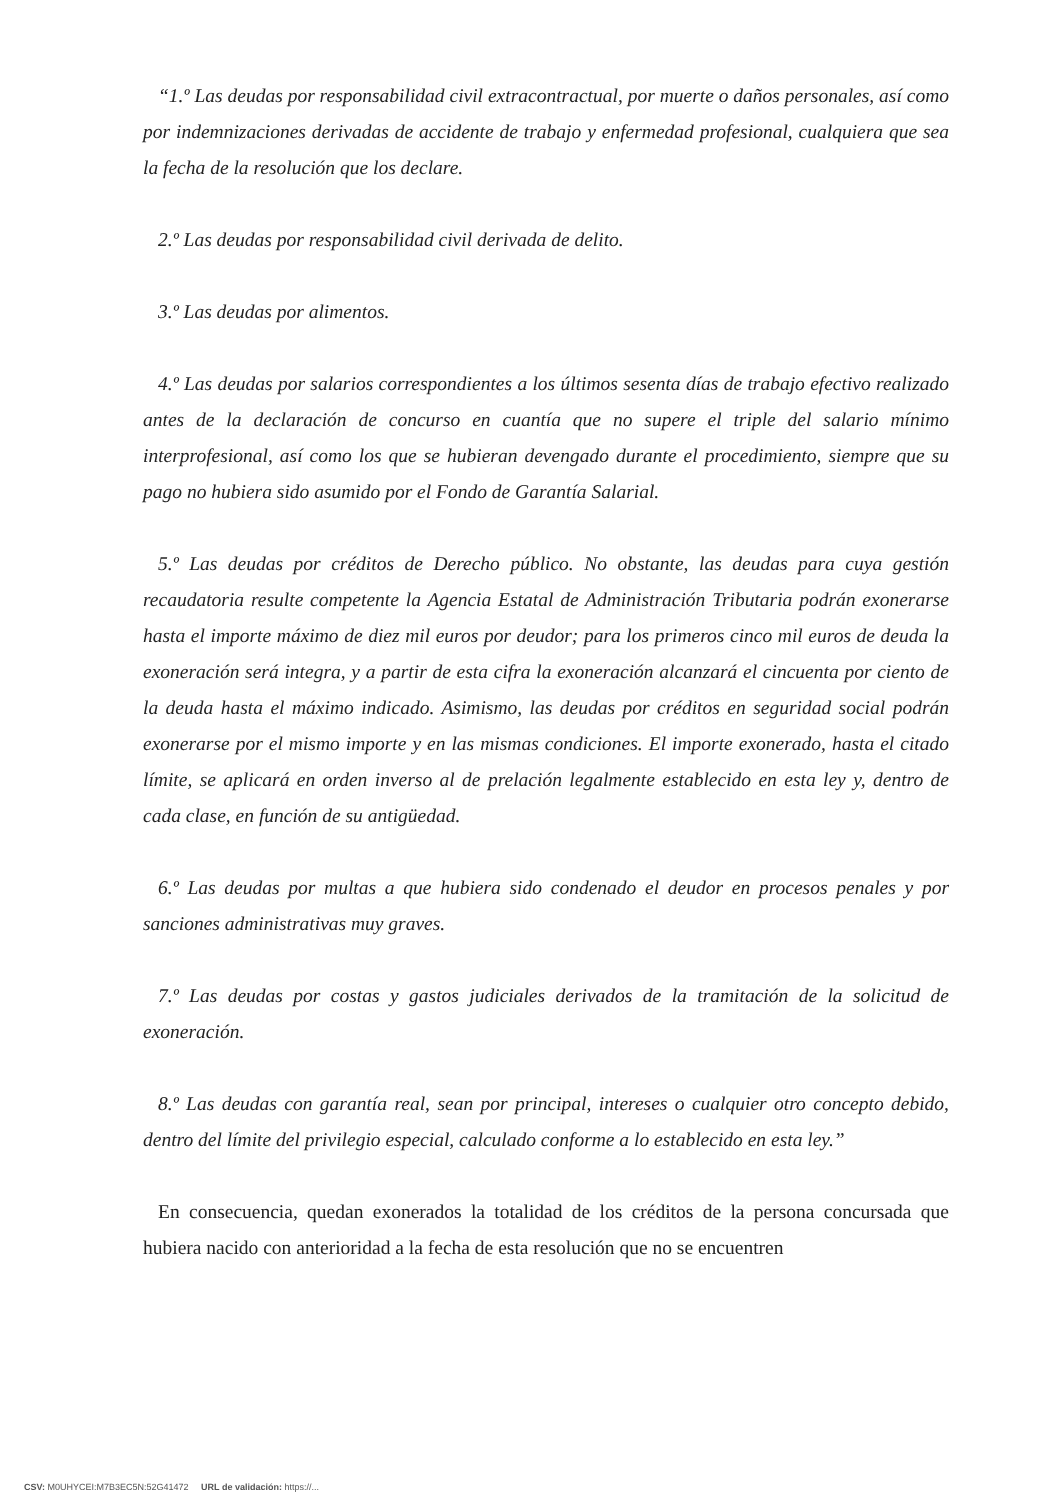“1.º Las deudas por responsabilidad civil extracontractual, por muerte o daños personales, así como por indemnizaciones derivadas de accidente de trabajo y enfermedad profesional, cualquiera que sea la fecha de la resolución que los declare.
2.º Las deudas por responsabilidad civil derivada de delito.
3.º Las deudas por alimentos.
4.º Las deudas por salarios correspondientes a los últimos sesenta días de trabajo efectivo realizado antes de la declaración de concurso en cuantía que no supere el triple del salario mínimo interprofesional, así como los que se hubieran devengado durante el procedimiento, siempre que su pago no hubiera sido asumido por el Fondo de Garantía Salarial.
5.º Las deudas por créditos de Derecho público. No obstante, las deudas para cuya gestión recaudatoria resulte competente la Agencia Estatal de Administración Tributaria podrán exonerarse hasta el importe máximo de diez mil euros por deudor; para los primeros cinco mil euros de deuda la exoneración será integra, y a partir de esta cifra la exoneración alcanzará el cincuenta por ciento de la deuda hasta el máximo indicado. Asimismo, las deudas por créditos en seguridad social podrán exonerarse por el mismo importe y en las mismas condiciones. El importe exonerado, hasta el citado límite, se aplicará en orden inverso al de prelación legalmente establecido en esta ley y, dentro de cada clase, en función de su antigüedad.
6.º Las deudas por multas a que hubiera sido condenado el deudor en procesos penales y por sanciones administrativas muy graves.
7.º Las deudas por costas y gastos judiciales derivados de la tramitación de la solicitud de exoneración.
8.º Las deudas con garantía real, sean por principal, intereses o cualquier otro concepto debido, dentro del límite del privilegio especial, calculado conforme a lo establecido en esta ley.”
En consecuencia, quedan exonerados la totalidad de los créditos de la persona concursada que hubiera nacido con anterioridad a la fecha de esta resolución que no se encuentren
CSV: M0UHYCEI:M7B3EC5N:52G41472 URL de validación: https://...